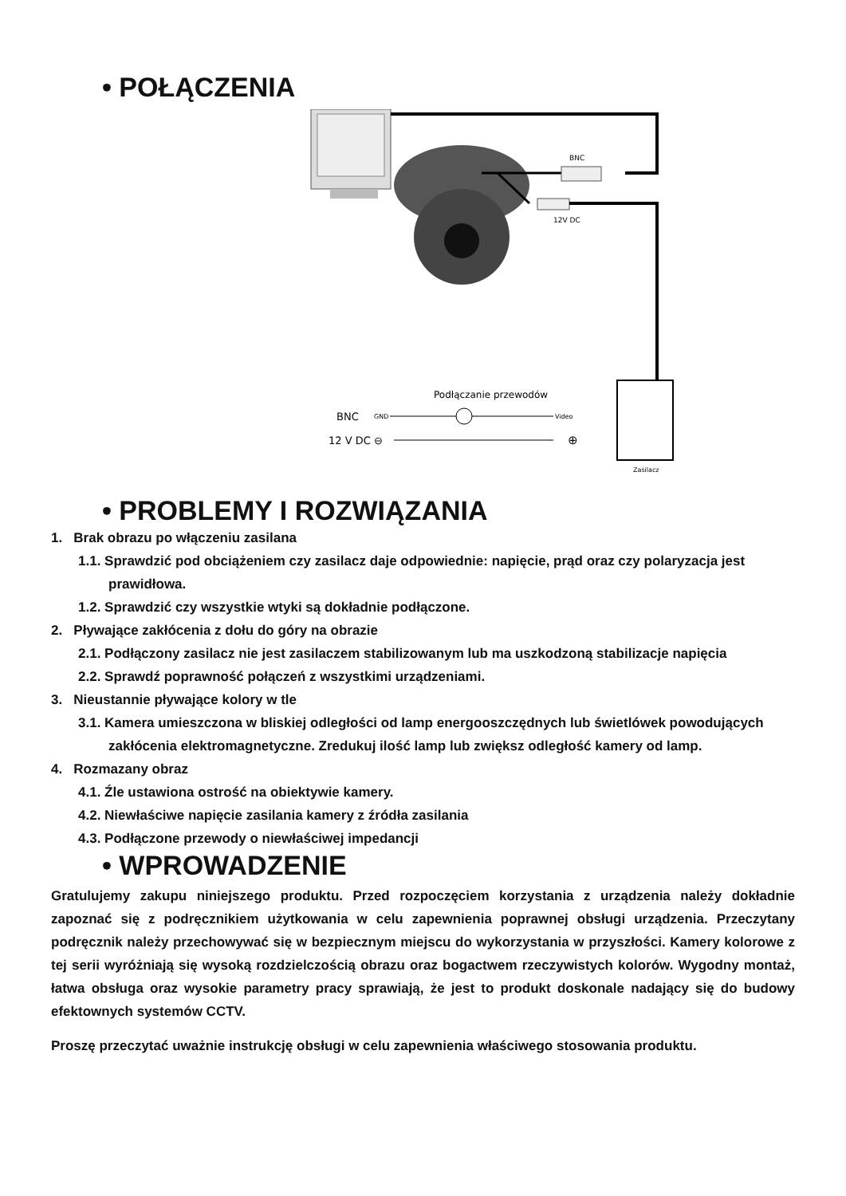• POŁĄCZENIA
BNC
12V DC
Zasilacz
Podłączanie przewodów
BNC
GND
Video
12 V DC ⊖
⊕
• PROBLEMY I ROZWIĄZANIA
1. Brak obrazu po włączeniu zasilana
1.1. Sprawdzić pod obciążeniem czy zasilacz daje odpowiednie: napięcie, prąd oraz czy polaryzacja jest prawidłowa.
1.2. Sprawdzić czy wszystkie wtyki są dokładnie podłączone.
2. Pływające zakłócenia z dołu do góry na obrazie
2.1. Podłączony zasilacz nie jest zasilaczem stabilizowanym lub ma uszkodzoną stabilizacje napięcia
2.2. Sprawdź poprawność połączeń z wszystkimi urządzeniami.
3. Nieustannie pływające kolory w tle
3.1. Kamera umieszczona w bliskiej odległości od lamp energooszczędnych lub świetlówek powodujących zakłócenia elektromagnetyczne. Zredukuj ilość lamp lub zwiększ odległość kamery od lamp.
4. Rozmazany obraz
4.1. Źle ustawiona ostrość na obiektywie kamery.
4.2. Niewłaściwe napięcie zasilania kamery z źródła zasilania
4.3. Podłączone przewody o niewłaściwej impedancji
• WPROWADZENIE
Gratulujemy zakupu niniejszego produktu. Przed rozpoczęciem korzystania z urządzenia należy dokładnie zapoznać się z podręcznikiem użytkowania w celu zapewnienia poprawnej obsługi urządzenia. Przeczytany podręcznik należy przechowywać się w bezpiecznym miejscu do wykorzystania w przyszłości. Kamery kolorowe z tej serii wyróżniają się wysoką rozdzielczością obrazu oraz bogactwem rzeczywistych kolorów. Wygodny montaż, łatwa obsługa oraz wysokie parametry pracy sprawiają, że jest to produkt doskonale nadający się do budowy efektownych systemów CCTV.
Proszę przeczytać uważnie instrukcję obsługi w celu zapewnienia właściwego stosowania produktu.